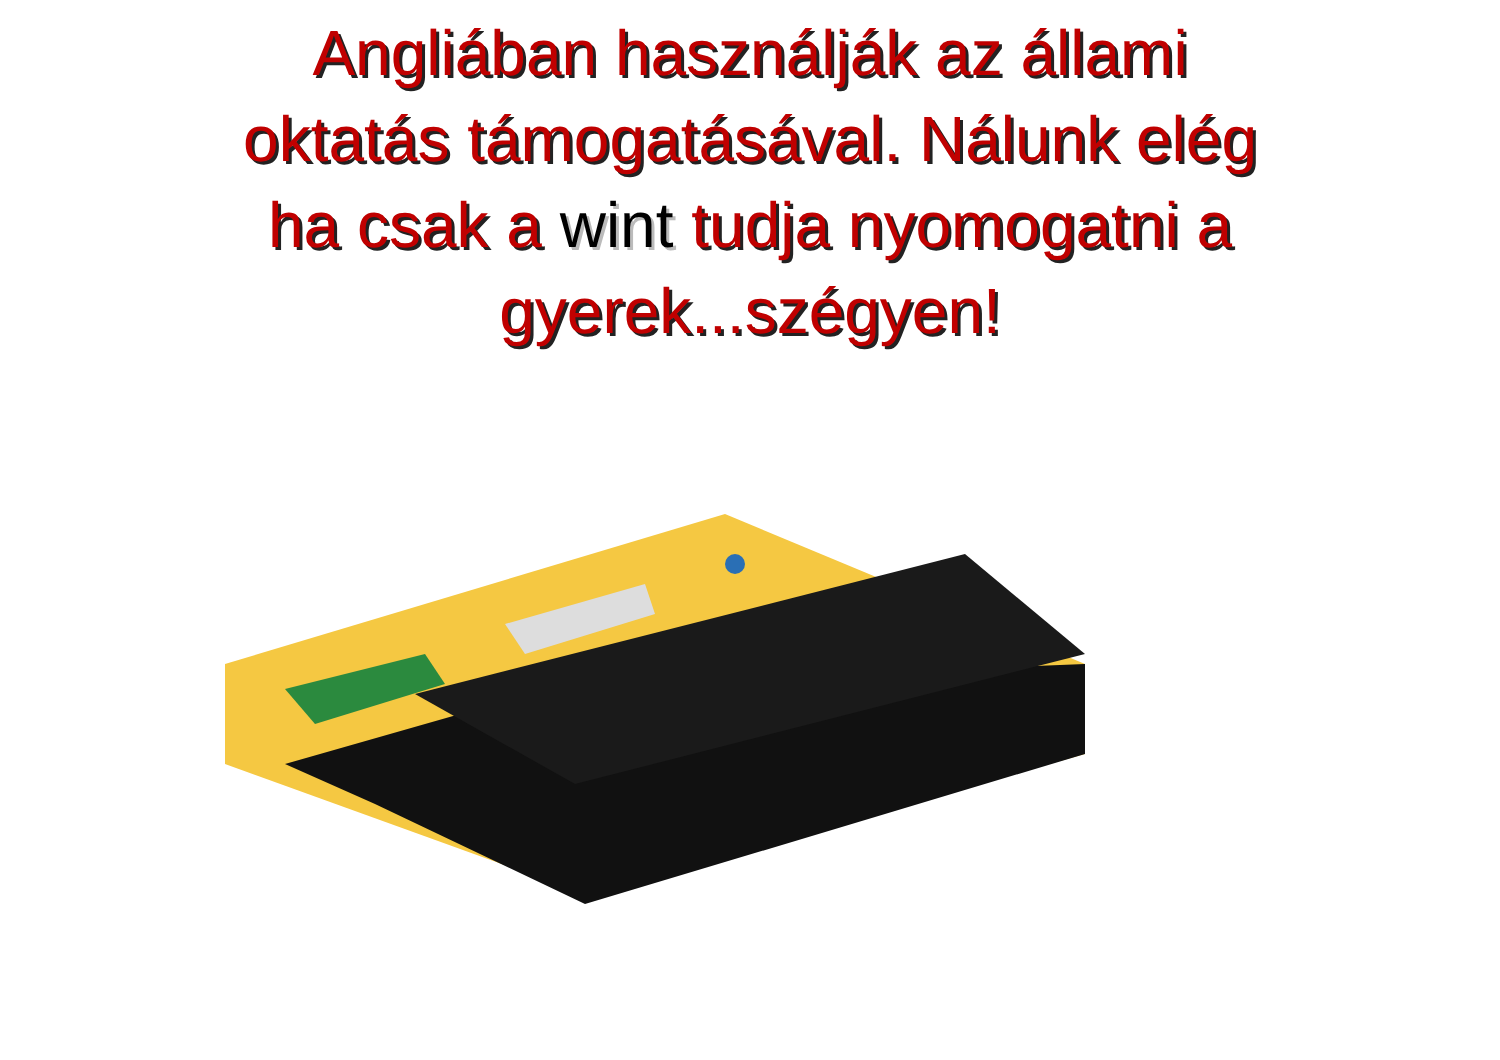Angliában használják az állami
oktatás támogatásával. Nálunk elég
ha csak a wint tudja nyomogatni a
gyerek...szégyen!